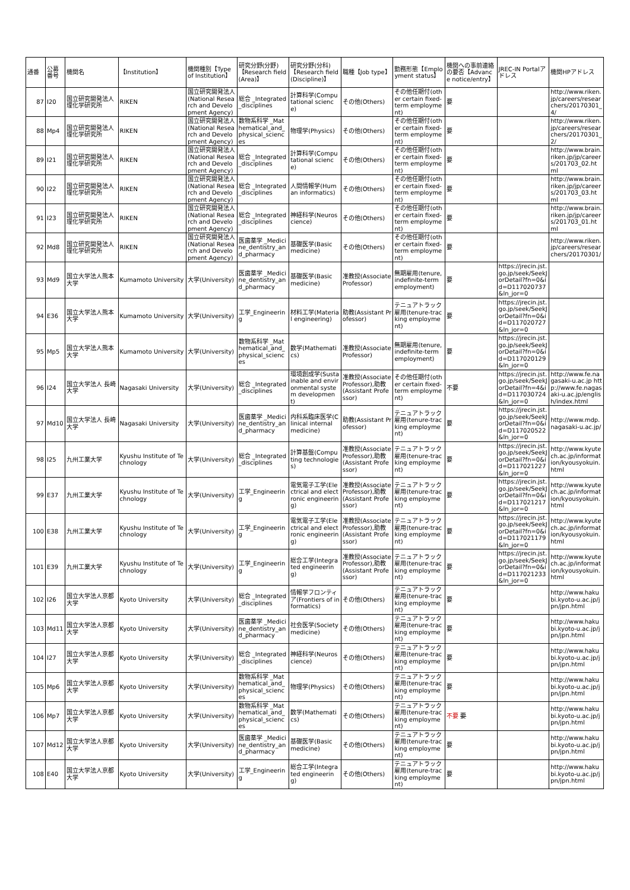| 通番 | 公募番号 | 機関名 | 【Institution】 | 機関種別【Type of Institution】 | 研究分野(分野)【Research field (Area)】 | 研究分野(分科)【Research field (Discipline)】 | 職種【Job type】 | 勤務形態【Employment status】 | 機関への事前連絡の要否【Advance notice/entry】 | JREC-IN Portalアドレス | 機関HPアドレス |
| --- | --- | --- | --- | --- | --- | --- | --- | --- | --- | --- | --- |
| 87 | I20 | 国立研究開発法人理化学研究所 | RIKEN | 国立研究開発法人(National Research and Development Agency) | 総合 _Integrated_disciplines | 計算科学(Computational science) | その他(Others) | その他任期付(other certain fixed-term employment) | 要 | | http://www.riken.jp/careers/researchers/20170301_4/ |
| 88 | Mp4 | 国立研究開発法人理化学研究所 | RIKEN | 国立研究開発法人(National Research and Development Agency) | 数物系科学 _Mathematical_and_physical_sciences | 物理学(Physics) | その他(Others) | その他任期付(other certain fixed-term employment) | 要 | | http://www.riken.jp/careers/researchers/20170301_2/ |
| 89 | I21 | 国立研究開発法人理化学研究所 | RIKEN | 国立研究開発法人(National Research and Development Agency) | 総合 _Integrated_disciplines | 計算科学(Computational science) | その他(Others) | その他任期付(other certain fixed-term employment) | 要 | | http://www.brain.riken.jp/jp/careers/201703_02.html |
| 90 | I22 | 国立研究開発法人理化学研究所 | RIKEN | 国立研究開発法人(National Research and Development Agency) | 総合 _Integrated_disciplines | 人間情報学(Human informatics) | その他(Others) | その他任期付(other certain fixed-term employment) | 要 | | http://www.brain.riken.jp/jp/careers/201703_03.html |
| 91 | I23 | 国立研究開発法人理化学研究所 | RIKEN | 国立研究開発法人(National Research and Development Agency) | 総合 _Integrated_disciplines | 神経科学(Neuroscience) | その他(Others) | その他任期付(other certain fixed-term employment) | 要 | | http://www.brain.riken.jp/jp/careers/201703_01.html |
| 92 | Md8 | 国立研究開発法人理化学研究所 | RIKEN | 国立研究開発法人(National Research and Development Agency) | 医歯薬学 _Medicine_dentistry_and_pharmacy | 基礎医学(Basic medicine) | その他(Others) | その他任期付(other certain fixed-term employment) | 要 | | http://www.riken.jp/careers/researchers/20170301/ |
| 93 | Md9 | 国立大学法人熊本大学 | Kumamoto University | 大学(University) | 医歯薬学 _Medicine_dentistry_and_pharmacy | 基礎医学(Basic medicine) | 准教授(Associate Professor) | 無期雇用(tenure, indefinite-term employment) | 要 | https://jrecin.jst.go.jp/seek/SeekJorDetail?fn=0&id=D117020737&ln_jor=0 | |
| 94 | E36 | 国立大学法人熊本大学 | Kumamoto University | 大学(University) | 工学_Engineering | 材料工学(Material engineering) | 助教(Assistant Professor) | テニュアトラック雇用(tenure-tracking employment) | 要 | https://jrecin.jst.go.jp/seek/SeekJorDetail?fn=0&id=D117020727&ln_jor=0 | |
| 95 | Mp5 | 国立大学法人熊本大学 | Kumamoto University | 大学(University) | 数物系科学 _Mathematical_and_physical_sciences | 数学(Mathematics) | 准教授(Associate Professor) | 無期雇用(tenure, indefinite-term employment) | 要 | https://jrecin.jst.go.jp/seek/SeekJorDetail?fn=0&id=D117020129&ln_jor=0 | |
| 96 | I24 | 国立大学法人 長崎大学 | Nagasaki University | 大学(University) | 総合 _Integrated_disciplines | 環境創成学(Sustainable and environmental system development) | 准教授(Associate Professor),助教(Assistant Professor) | その他任期付(other certain fixed-term employment) | 不要 | https://jrecin.jst.go.jp/seek/SeekJorDetail?fn=4&id=D117030724&ln_jor=0 | http://www.fe.nagasaki-u.ac.jp http://www.fe.nagasaki-u.ac.jp/english/index.html |
| 97 | Md10 | 国立大学法人 長崎大学 | Nagasaki University | 大学(University) | 医歯薬学 _Medicine_dentistry_and_pharmacy | 内科系臨床医学(Clinical internal medicine) | 助教(Assistant Professor) | テニュアトラック雇用(tenure-tracking employment) | 要 | https://jrecin.jst.go.jp/seek/SeekJorDetail?fn=0&id=D117020522&ln_jor=0 | http://www.mdp.nagasaki-u.ac.jp/ |
| 98 | I25 | 九州工業大学 | Kyushu Institute of Technology | 大学(University) | 総合 _Integrated_disciplines | 計算基盤(Computing technologies) | 准教授(Associate Professor),助教(Assistant Professor) | テニュアトラック雇用(tenure-tracking employment) | 要 | https://jrecin.jst.go.jp/seek/SeekJorDetail?fn=0&id=D117021227&ln_jor=0 | http://www.kyutech.ac.jp/information/kyousyokuin.html |
| 99 | E37 | 九州工業大学 | Kyushu Institute of Technology | 大学(University) | 工学_Engineering | 電気電子工学(Electrical and electronic engineering) | 准教授(Associate Professor),助教(Assistant Professor) | テニュアトラック雇用(tenure-tracking employment) | 要 | https://jrecin.jst.go.jp/seek/SeekJorDetail?fn=0&id=D117021217&ln_jor=0 | http://www.kyutech.ac.jp/information/kyousyokuin.html |
| 100 | E38 | 九州工業大学 | Kyushu Institute of Technology | 大学(University) | 工学_Engineering | 電気電子工学(Electrical and electronic engineering) | 准教授(Associate Professor),助教(Assistant Professor) | テニュアトラック雇用(tenure-tracking employment) | 要 | https://jrecin.jst.go.jp/seek/SeekJorDetail?fn=0&id=D117021179&ln_jor=0 | http://www.kyutech.ac.jp/information/kyousyokuin.html |
| 101 | E39 | 九州工業大学 | Kyushu Institute of Technology | 大学(University) | 工学_Engineering | 総合工学(Integrated engineering) | 准教授(Associate Professor),助教(Assistant Professor) | テニュアトラック雇用(tenure-tracking employment) | 要 | https://jrecin.jst.go.jp/seek/SeekJorDetail?fn=0&id=D117021233&ln_jor=0 | http://www.kyutech.ac.jp/information/kyousyokuin.html |
| 102 | I26 | 国立大学法人京都大学 | Kyoto University | 大学(University) | 総合 _Integrated_disciplines | 情報学フロンティア(Frontiers of informatics) | その他(Others) | テニュアトラック雇用(tenure-tracking employment) | 要 | | http://www.hakubi.kyoto-u.ac.jp/jpn/jpn.html |
| 103 | Md11 | 国立大学法人京都大学 | Kyoto University | 大学(University) | 医歯薬学 _Medicine_dentistry_and_pharmacy | 社会医学(Society medicine) | その他(Others) | テニュアトラック雇用(tenure-tracking employment) | 要 | | http://www.hakubi.kyoto-u.ac.jp/jpn/jpn.html |
| 104 | I27 | 国立大学法人京都大学 | Kyoto University | 大学(University) | 総合 _Integrated_disciplines | 神経科学(Neuroscience) | その他(Others) | テニュアトラック雇用(tenure-tracking employment) | 要 | | http://www.hakubi.kyoto-u.ac.jp/jpn/jpn.html |
| 105 | Mp6 | 国立大学法人京都大学 | Kyoto University | 大学(University) | 数物系科学 _Mathematical_and_physical_sciences | 物理学(Physics) | その他(Others) | テニュアトラック雇用(tenure-tracking employment) | 要 | | http://www.hakubi.kyoto-u.ac.jp/jpn/jpn.html |
| 106 | Mp7 | 国立大学法人京都大学 | Kyoto University | 大学(University) | 数物系科学 _Mathematical_and_physical_sciences | 数学(Mathematics) | その他(Others) | テニュアトラック雇用(tenure-tracking employment) | 不要 要 | | http://www.hakubi.kyoto-u.ac.jp/jpn/jpn.html |
| 107 | Md12 | 国立大学法人京都大学 | Kyoto University | 大学(University) | 医歯薬学 _Medicine_dentistry_and_pharmacy | 基礎医学(Basic medicine) | その他(Others) | テニュアトラック雇用(tenure-tracking employment) | 要 | | http://www.hakubi.kyoto-u.ac.jp/jpn/jpn.html |
| 108 | E40 | 国立大学法人京都大学 | Kyoto University | 大学(University) | 工学_Engineering | 総合工学(Integrated engineering) | その他(Others) | テニュアトラック雇用(tenure-tracking employment) | 要 | | http://www.hakubi.kyoto-u.ac.jp/jpn/jpn.html |